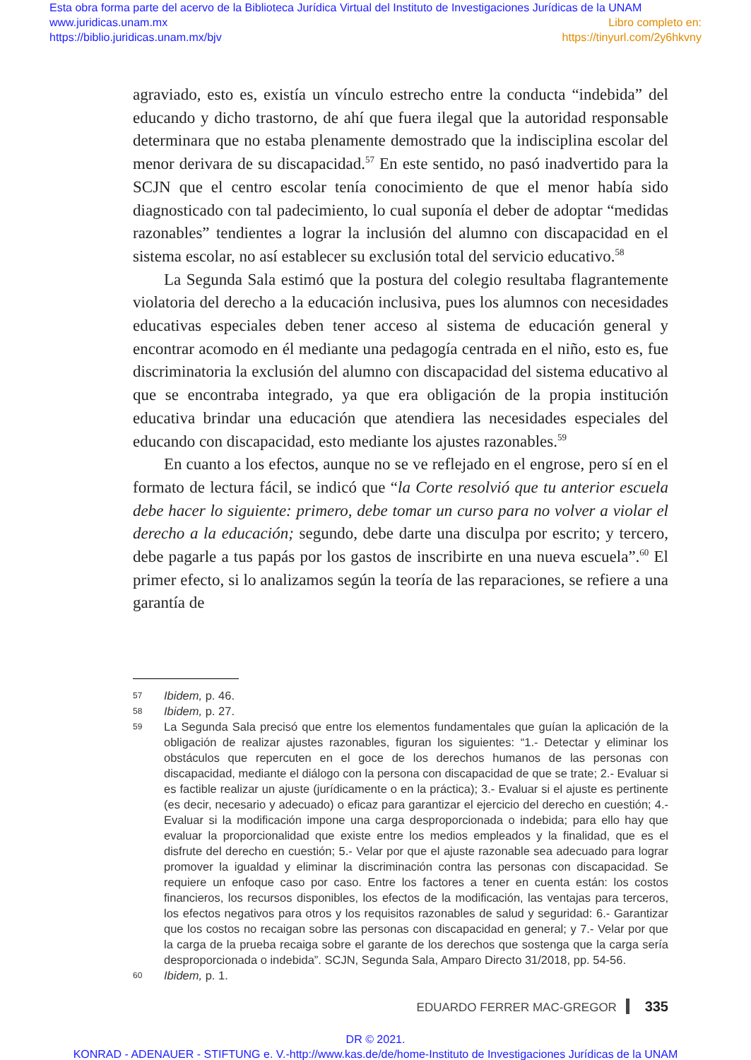Esta obra forma parte del acervo de la Biblioteca Jurídica Virtual del Instituto de Investigaciones Jurídicas de la UNAM
www.juridicas.unam.mx
https://biblio.juridicas.unam.mx/bjv
Libro completo en:
https://tinyurl.com/2y6hkvny
agraviado, esto es, existía un vínculo estrecho entre la conducta “indebida” del educando y dicho trastorno, de ahí que fuera ilegal que la autoridad responsable determinara que no estaba plenamente demostrado que la indisciplina escolar del menor derivara de su discapacidad.<sup>57</sup> En este sentido, no pasó inadvertido para la SCJN que el centro escolar tenía conocimiento de que el menor había sido diagnosticado con tal padecimiento, lo cual suponía el deber de adoptar “medidas razonables” tendientes a lograr la inclusión del alumno con discapacidad en el sistema escolar, no así establecer su exclusión total del servicio educativo.<sup>58</sup>
La Segunda Sala estimó que la postura del colegio resultaba flagrantemente violatoria del derecho a la educación inclusiva, pues los alumnos con necesidades educativas especiales deben tener acceso al sistema de educación general y encontrar acomodo en él mediante una pedagogía centrada en el niño, esto es, fue discriminatoria la exclusión del alumno con discapacidad del sistema educativo al que se encontraba integrado, ya que era obligación de la propia institución educativa brindar una educación que atendiera las necesidades especiales del educando con discapacidad, esto mediante los ajustes razonables.<sup>59</sup>
En cuanto a los efectos, aunque no se ve reflejado en el engrose, pero sí en el formato de lectura fácil, se indicó que “la Corte resolvió que tu anterior escuela debe hacer lo siguiente: primero, debe tomar un curso para no volver a violar el derecho a la educación; segundo, debe darte una disculpa por escrito; y tercero, debe pagarle a tus papás por los gastos de inscribirte en una nueva escuela”.<sup>60</sup> El primer efecto, si lo analizamos según la teoría de las reparaciones, se refiere a una garantía de
57 Ibidem, p. 46.
58 Ibidem, p. 27.
59 La Segunda Sala precisó que entre los elementos fundamentales que guían la aplicación de la obligación de realizar ajustes razonables, figuran los siguientes: “1.- Detectar y eliminar los obstáculos que repercuten en el goce de los derechos humanos de las personas con discapacidad, mediante el diálogo con la persona con discapacidad de que se trate; 2.- Evaluar si es factible realizar un ajuste (jurídicamente o en la práctica); 3.- Evaluar si el ajuste es pertinente (es decir, necesario y adecuado) o eficaz para garantizar el ejercicio del derecho en cuestión; 4.- Evaluar si la modificación impone una carga desproporcionada o indebida; para ello hay que evaluar la proporcionalidad que existe entre los medios empleados y la finalidad, que es el disfrute del derecho en cuestión; 5.- Velar por que el ajuste razonable sea adecuado para lograr promover la igualdad y eliminar la discriminación contra las personas con discapacidad. Se requiere un enfoque caso por caso. Entre los factores a tener en cuenta están: los costos financieros, los recursos disponibles, los efectos de la modificación, las ventajas para terceros, los efectos negativos para otros y los requisitos razonables de salud y seguridad: 6.- Garantizar que los costos no recaigan sobre las personas con discapacidad en general; y 7.- Velar por que la carga de la prueba recaiga sobre el garante de los derechos que sostenga que la carga sería desproporcionada o indebida”. SCJN, Segunda Sala, Amparo Directo 31/2018, pp. 54-56.
60 Ibidem, p. 1.
EDUARDO FERRER MAC-GREGOR 335
DR © 2021.
KONRAD - ADENAUER - STIFTUNG e. V.-http://www.kas.de/de/home-Instituto de Investigaciones Jurídicas de la UNAM